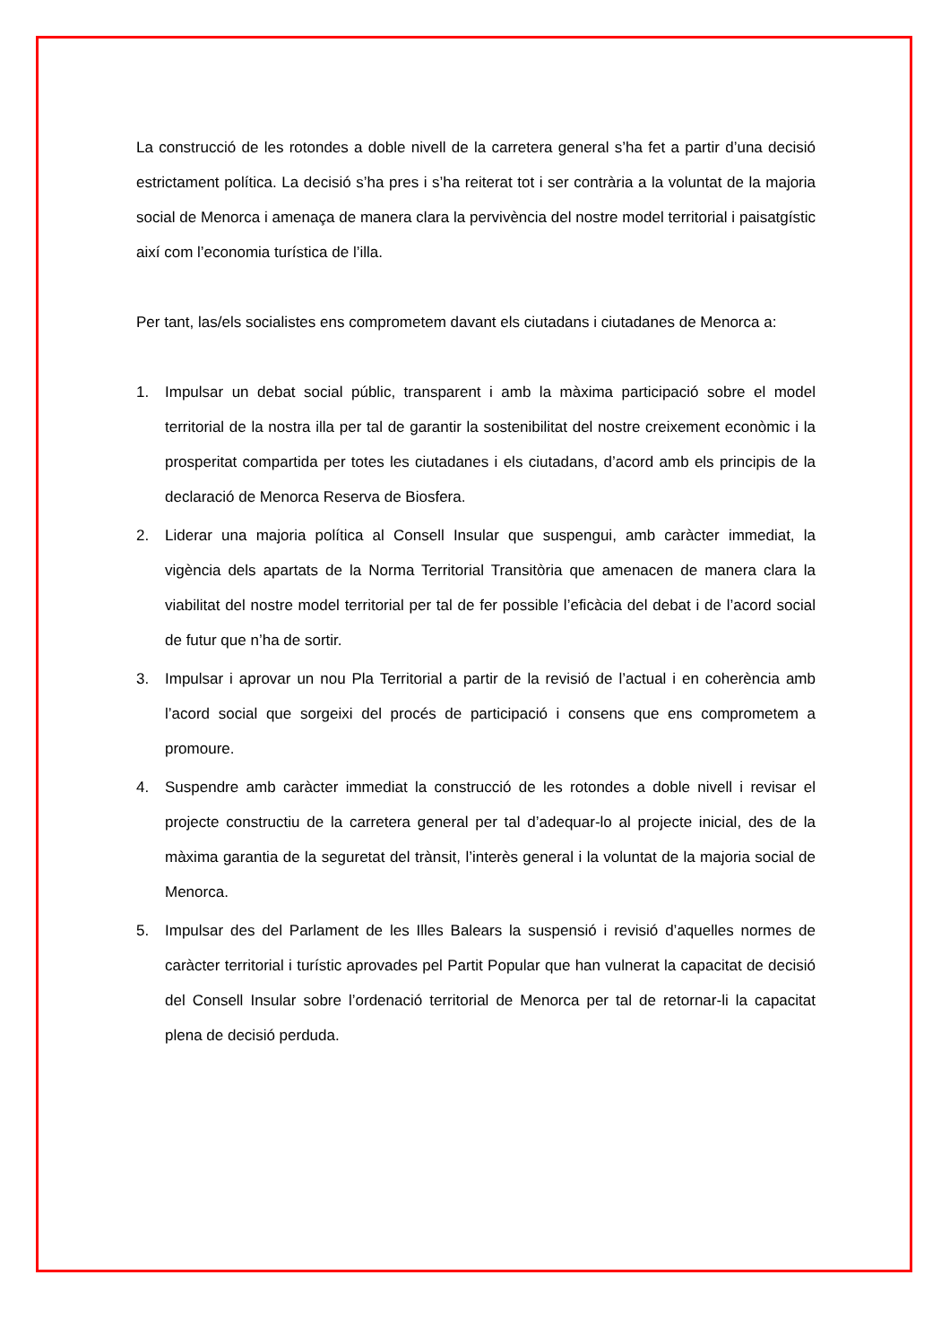La construcció de les rotondes a doble nivell de la carretera general s’ha fet a partir d’una decisió estrictament política. La decisió s’ha pres i s’ha reiterat tot i ser contrària a la voluntat de la majoria social de Menorca i amenaça de manera clara la pervivència del nostre model territorial i paisatgístic així com l’economia turística de l’illa.
Per tant, las/els socialistes ens comprometem davant els ciutadans i ciutadanes de Menorca a:
1. Impulsar un debat social públic, transparent i amb la màxima participació sobre el model territorial de la nostra illa per tal de garantir la sostenibilitat del nostre creixement econòmic i la prosperitat compartida per totes les ciutadanes i els ciutadans, d’acord amb els principis de la declaració de Menorca Reserva de Biosfera.
2. Liderar una majoria política al Consell Insular que suspengui, amb caràcter immediat, la vigència dels apartats de la Norma Territorial Transitòria que amenacen de manera clara la viabilitat del nostre model territorial per tal de fer possible l’eficàcia del debat i de l’acord social de futur que n’ha de sortir.
3. Impulsar i aprovar un nou Pla Territorial a partir de la revisió de l’actual i en coherència amb l’acord social que sorgeixi del procés de participació i consens que ens comprometem a promoure.
4. Suspendre amb caràcter immediat la construcció de les rotondes a doble nivell i revisar el projecte constructiu de la carretera general per tal d’adequar-lo al projecte inicial, des de la màxima garantia de la seguretat del trànsit, l’interès general i la voluntat de la majoria social de Menorca.
5. Impulsar des del Parlament de les Illes Balears la suspensió i revisió d’aquelles normes de caràcter territorial i turístic aprovades pel Partit Popular que han vulnerat la capacitat de decisió del Consell Insular sobre l’ordenació territorial de Menorca per tal de retornar-li la capacitat plena de decisió perduda.